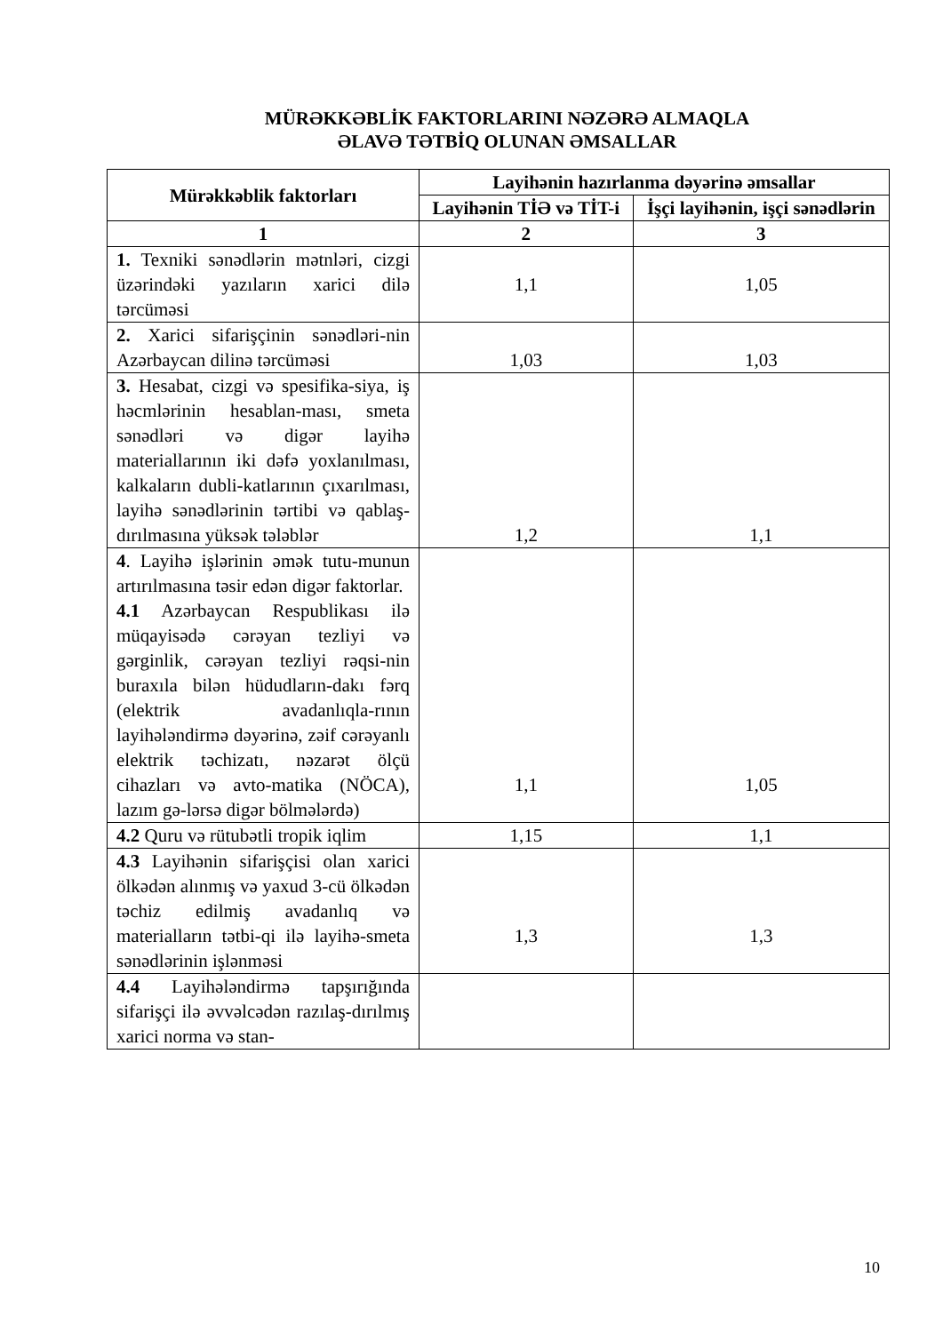MÜRƏKKƏBLİK FAKTORLARINI NƏZƏRƏ ALMAQLA
ƏLAVƏ TƏTBİQ OLUNAN ƏMSALLAR
| Mürəkkəblik faktorları | Layihənin hazırlanma dəyərinə əmsallar | |
| --- | --- | --- |
| | Layihənin TİƏ və TİT-i | İşçi layihənin, işçi sənədlərin |
| 1 | 2 | 3 |
| 1. Texniki sənədlərin mətnləri, cizgi üzərindəki yazıların xarici dilə tərcüməsi | 1,1 | 1,05 |
| 2. Xarici sifarişçinin sənədləri-nin Azərbaycan dilinə tərcüməsi | 1,03 | 1,03 |
| 3. Hesabat, cizgi və spesifika-siya, iş həcmlərinin hesablan-ması, smeta sənədləri və digər layihə materiallarının iki dəfə yoxlanılması, kalkaların dubli-katlarının çıxarılması, layihə sənədlərinin tərtibi və qablaş-dırılmasına yüksək tələblər | 1,2 | 1,1 |
| 4 . Layihə işlərinin əmək tutu-munun artırılmasına təsir edən digər faktorlar. 4.1 Azərbaycan Respublikası ilə müqayisədə cərəyan tezliyi və gərginlik, cərəyan tezliyi rəqsi-nin buraxıla bilən hüdudların-dakı fərq (elektrik avadanlıqla-rının layihələndirmə dəyərinə, zəif cərəyanlı elektrik təchizatı, nəzarət ölçü cihazları və avto-matika (NÖCA), lazım gə-lərsə digər bölmələrdə) | 1,1 | 1,05 |
| 4.2 Quru və rütubətli tropik iqlim | 1,15 | 1,1 |
| 4.3 Layihənin sifarişçisi olan xarici ölkədən alınmış və yaxud 3-cü ölkədən təchiz edilmiş avadanlıq və materialların tətbi-qi ilə layihə-smeta sənədlərinin işlənməsi | 1,3 | 1,3 |
| 4.4 Layihələndirmə tapşırığında sifarişçi ilə əvvəlcədən razılaş-dırılmış xarici norma və stan- | | |
10